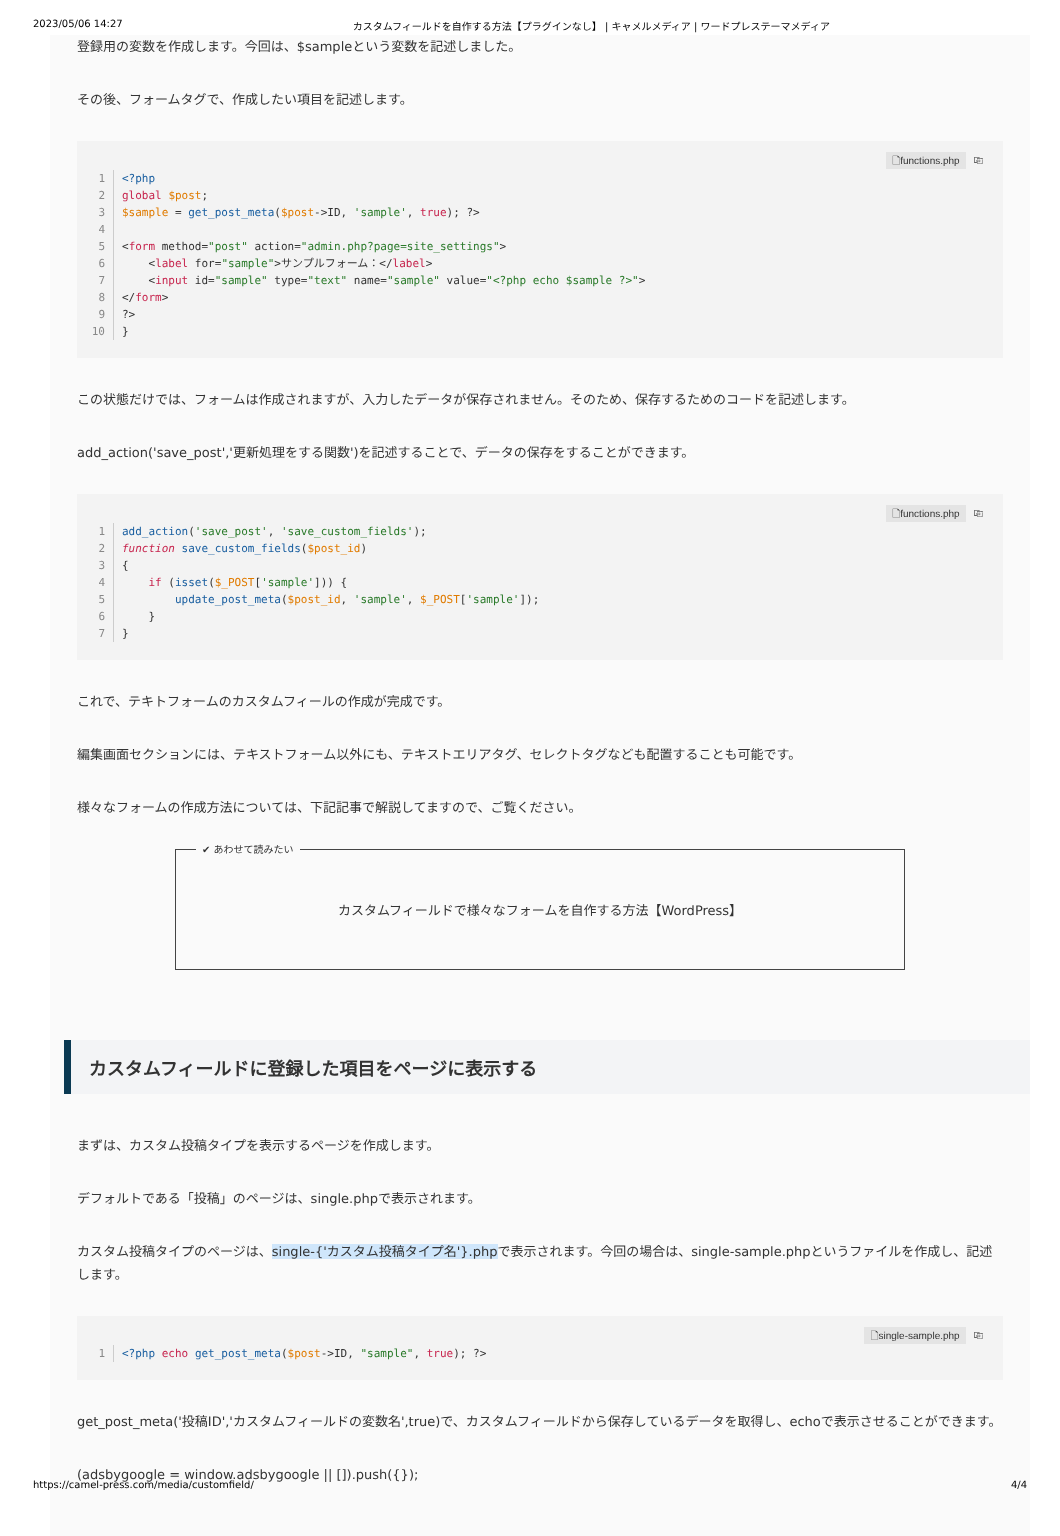2023/05/06 14:27 カスタムフィールドを自作する方法【プラグインなし】 | キャメルメディア | ワードプレステーマメディア
登録用の変数を作成します。今回は、$sampleという変数を記述しました。
その後、フォームタグで、作成したい項目を記述します。
🗋functions.php ⎘
1 <?php
2 global $post;
3 $sample = get_post_meta($post->ID, 'sample', true); ?>
4
5 <form method="post" action="admin.php?page=site_settings">
6 <label for="sample">サンプルフォーム：</label>
7 <input id="sample" type="text" name="sample" value="<?php echo $sample ?>">
8 </form>
9?>
10 }
この状態だけでは、フォームは作成されますが、入力したデータが保存されません。そのため、保存するためのコードを記述します。
add_action('save_post','更新処理をする関数')を記述することで、データの保存をすることができます。
🗋functions.php ⎘
1 add_action('save_post', 'save_custom_fields');
2 function save_custom_fields($post_id)
3 {
4 if (isset($_POST['sample'])) {
5 update_post_meta($post_id, 'sample', $_POST['sample']);
6 }
7 }
これで、テキトフォームのカスタムフィールの作成が完成です。
編集画面セクションには、テキストフォーム以外にも、テキストエリアタグ、セレクトタグなども配置することも可能です。
様々なフォームの作成方法については、下記記事で解説してますので、ご覧ください。
✔ あわせて読みたい
カスタムフィールドで様々なフォームを自作する方法【WordPress】
カスタムフィールドに登録した項目をページに表示する
まずは、カスタム投稿タイプを表示するページを作成します。
デフォルトである「投稿」のページは、single.phpで表示されます。
カスタム投稿タイプのページは、single-{'カスタム投稿タイプ名'}.phpで表示されます。今回の場合は、single-sample.phpというファイルを作成し、記述します。
🗋single-sample.php ⎘
1 <?php echo get_post_meta($post->ID, "sample", true); ?>
get_post_meta('投稿ID','カスタムフィールドの変数名',true)で、カスタムフィールドから保存しているデータを取得し、echoで表示させることができます。
(adsbygoogle = window.adsbygoogle || []).push({});
https://camel-press.com/media/customfield/ 4/4